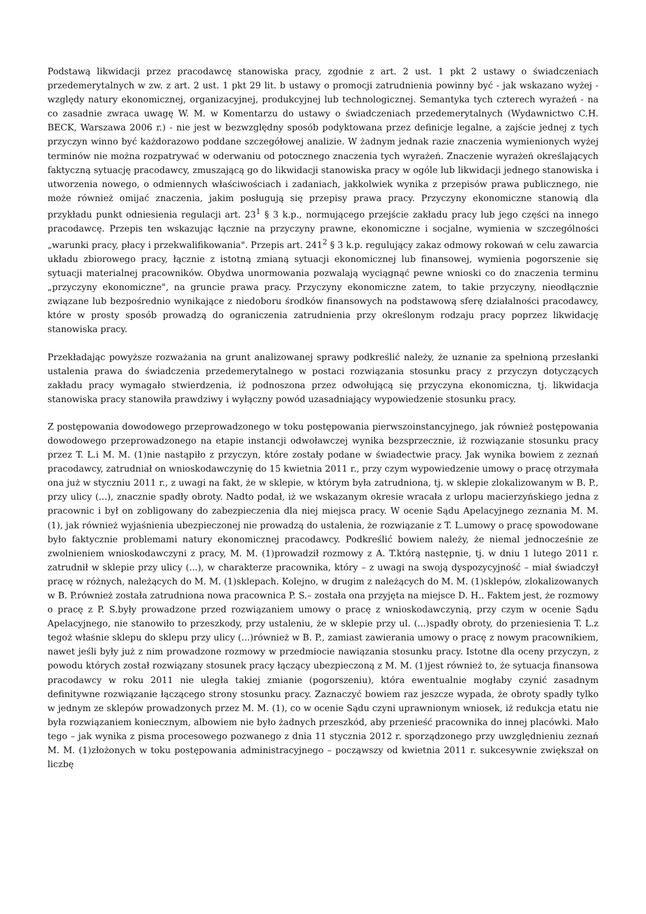Podstawą likwidacji przez pracodawcę stanowiska pracy, zgodnie z art. 2 ust. 1 pkt 2 ustawy o świadczeniach przedemerytalnych w zw. z art. 2 ust. 1 pkt 29 lit. b ustawy o promocji zatrudnienia powinny być - jak wskazano wyżej - względy natury ekonomicznej, organizacyjnej, produkcyjnej lub technologicznej. Semantyka tych czterech wyrażeń - na co zasadnie zwraca uwagę W. M. w Komentarzu do ustawy o świadczeniach przedemerytalnych (Wydawnictwo C.H. BECK, Warszawa 2006 r.) - nie jest w bezwzględny sposób podyktowana przez definicje legalne, a zajście jednej z tych przyczyn winno być każdorazowo poddane szczegółowej analizie. W żadnym jednak razie znaczenia wymienionych wyżej terminów nie można rozpatrywać w oderwaniu od potocznego znaczenia tych wyrażeń. Znaczenie wyrażeń określających faktyczną sytuację pracodawcy, zmuszającą go do likwidacji stanowiska pracy w ogóle lub likwidacji jednego stanowiska i utworzenia nowego, o odmiennych właściwościach i zadaniach, jakkolwiek wynika z przepisów prawa publicznego, nie może również omijać znaczenia, jakim posługują się przepisy prawa pracy. Przyczyny ekonomiczne stanowią dla przykładu punkt odniesienia regulacji art. 23<sup>1</sup> § 3 k.p., normującego przejście zakładu pracy lub jego części na innego pracodawcę. Przepis ten wskazując łącznie na przyczyny prawne, ekonomiczne i socjalne, wymienia w szczególności „warunki pracy, płacy i przekwalifikowania". Przepis art. 241<sup>2</sup> § 3 k.p. regulujący zakaz odmowy rokowań w celu zawarcia układu zbiorowego pracy, łącznie z istotną zmianą sytuacji ekonomicznej lub finansowej, wymienia pogorszenie się sytuacji materialnej pracowników. Obydwa unormowania pozwalają wyciągnąć pewne wnioski co do znaczenia terminu „przyczyny ekonomiczne", na gruncie prawa pracy. Przyczyny ekonomiczne zatem, to takie przyczyny, nieodłącznie związane lub bezpośrednio wynikające z niedoboru środków finansowych na podstawową sferę działalności pracodawcy, które w prosty sposób prowadzą do ograniczenia zatrudnienia przy określonym rodzaju pracy poprzez likwidację stanowiska pracy.
Przekładając powyższe rozważania na grunt analizowanej sprawy podkreślić należy, że uznanie za spełnioną przesłanki ustalenia prawa do świadczenia przedemerytalnego w postaci rozwiązania stosunku pracy z przyczyn dotyczących zakładu pracy wymagało stwierdzenia, iż podnoszona przez odwołującą się przyczyna ekonomiczna, tj. likwidacja stanowiska pracy stanowiła prawdziwy i wyłączny powód uzasadniający wypowiedzenie stosunku pracy.
Z postępowania dowodowego przeprowadzonego w toku postępowania pierwszoinstancyjnego, jak również postępowania dowodowego przeprowadzonego na etapie instancji odwoławczej wynika bezsprzecznie, iż rozwiązanie stosunku pracy przez T. L.i M. M. (1)nie nastąpiło z przyczyn, które zostały podane w świadectwie pracy. Jak wynika bowiem z zeznań pracodawcy, zatrudniał on wnioskodawczynię do 15 kwietnia 2011 r., przy czym wypowiedzenie umowy o pracę otrzymała ona już w styczniu 2011 r., z uwagi na fakt, że w sklepie, w którym była zatrudniona, tj. w sklepie zlokalizowanym w B. P., przy ulicy (...), znacznie spadły obroty. Nadto podał, iż we wskazanym okresie wracała z urlopu macierzyńskiego jedna z pracownic i był on zobligowany do zabezpieczenia dla niej miejsca pracy. W ocenie Sądu Apelacyjnego zeznania M. M. (1), jak również wyjaśnienia ubezpieczonej nie prowadzą do ustalenia, że rozwiązanie z T. L.umowy o pracę spowodowane było faktycznie problemami natury ekonomicznej pracodawcy. Podkreślić bowiem należy, że niemal jednocześnie ze zwolnieniem wnioskodawczyni z pracy, M. M. (1)prowadził rozmowy z A. T.którą następnie, tj. w dniu 1 lutego 2011 r. zatrudnił w sklepie przy ulicy (...), w charakterze pracownika, który – z uwagi na swoją dyspozycyjność – miał świadczył pracę w różnych, należących do M. M. (1)sklepach. Kolejno, w drugim z należących do M. M. (1)sklepów, zlokalizowanych w B. P.również została zatrudniona nowa pracownica P. S.– została ona przyjęta na miejsce D. H.. Faktem jest, że rozmowy o pracę z P. S.były prowadzone przed rozwiązaniem umowy o pracę z wnioskodawczynią, przy czym w ocenie Sądu Apelacyjnego, nie stanowiło to przeszkody, przy ustaleniu, że w sklepie przy ul. (...)spadły obroty, do przeniesienia T. L.z tegoż właśnie sklepu do sklepu przy ulicy (...)również w B. P., zamiast zawierania umowy o pracę z nowym pracownikiem, nawet jeśli były już z nim prowadzone rozmowy w przedmiocie nawiązania stosunku pracy. Istotne dla oceny przyczyn, z powodu których został rozwiązany stosunek pracy łączący ubezpieczoną z M. M. (1)jest również to, że sytuacja finansowa pracodawcy w roku 2011 nie uległa takiej zmianie (pogorszeniu), która ewentualnie mogłaby czynić zasadnym definitywne rozwiązanie łączącego strony stosunku pracy. Zaznaczyć bowiem raz jeszcze wypada, że obroty spadły tylko w jednym ze sklepów prowadzonych przez M. M. (1), co w ocenie Sądu czyni uprawnionym wniosek, iż redukcja etatu nie była rozwiązaniem koniecznym, albowiem nie było żadnych przeszkód, aby przenieść pracownika do innej placówki. Mało tego – jak wynika z pisma procesowego pozwanego z dnia 11 stycznia 2012 r. sporządzonego przy uwzględnieniu zeznań M. M. (1)złożonych w toku postępowania administracyjnego – począwszy od kwietnia 2011 r. sukcesywnie zwiększał on liczbę